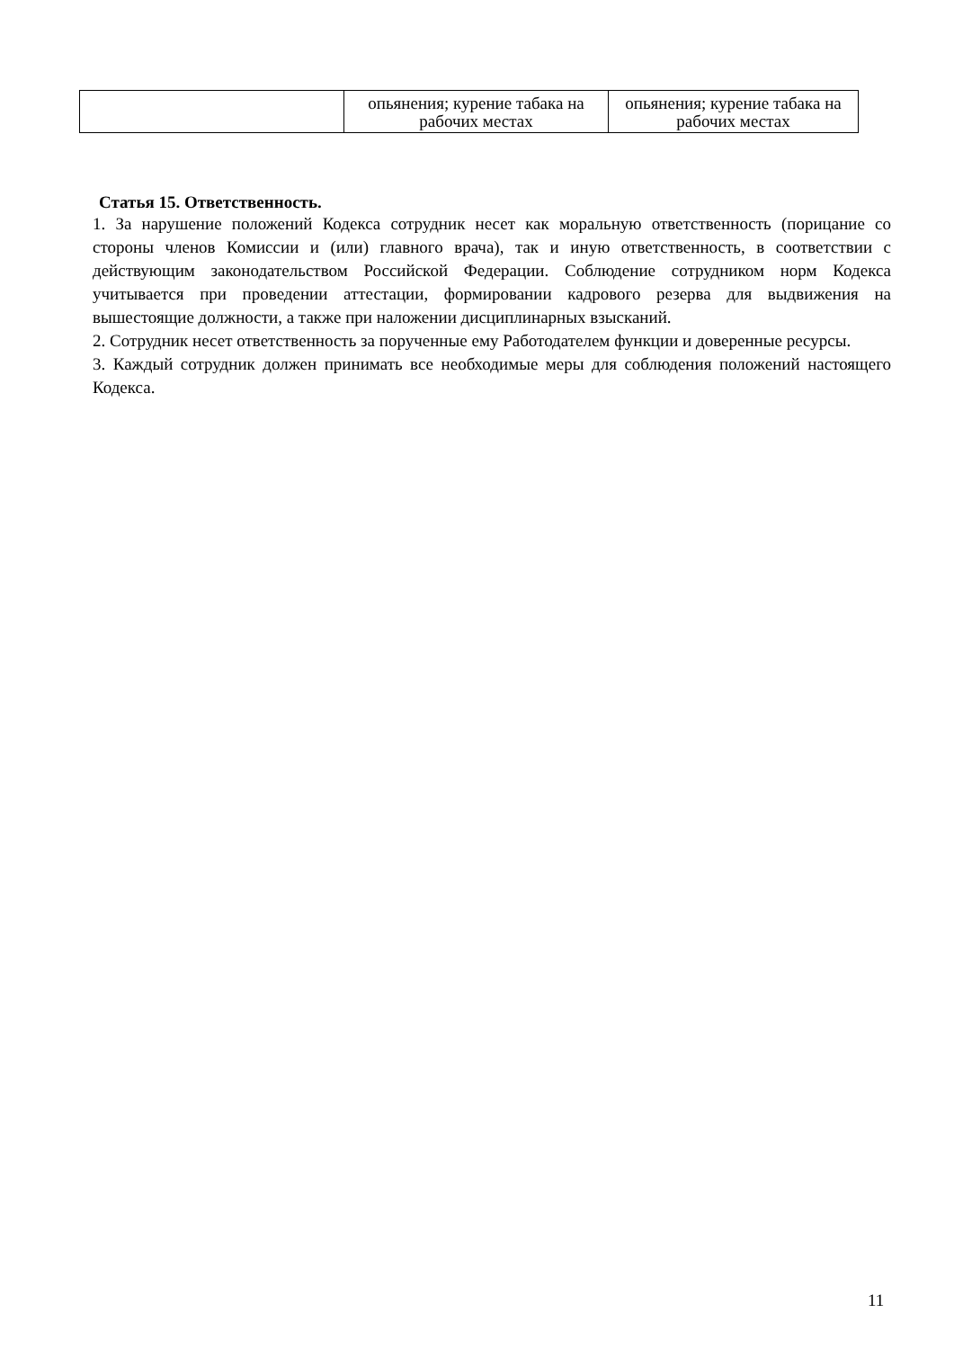| | опьянения; курение табака на рабочих местах | опьянения; курение табака на рабочих местах |
Статья 15. Ответственность.
1. За нарушение положений Кодекса сотрудник несет как моральную ответственность (порицание со стороны членов Комиссии и (или) главного врача), так и иную ответственность, в соответствии с действующим законодательством Российской Федерации. Соблюдение сотрудником норм Кодекса учитывается при проведении аттестации, формировании кадрового резерва для выдвижения на вышестоящие должности, а также при наложении дисциплинарных взысканий.
2. Сотрудник несет ответственность за порученные ему Работодателем функции и доверенные ресурсы.
3. Каждый сотрудник должен принимать все необходимые меры для соблюдения положений настоящего Кодекса.
11